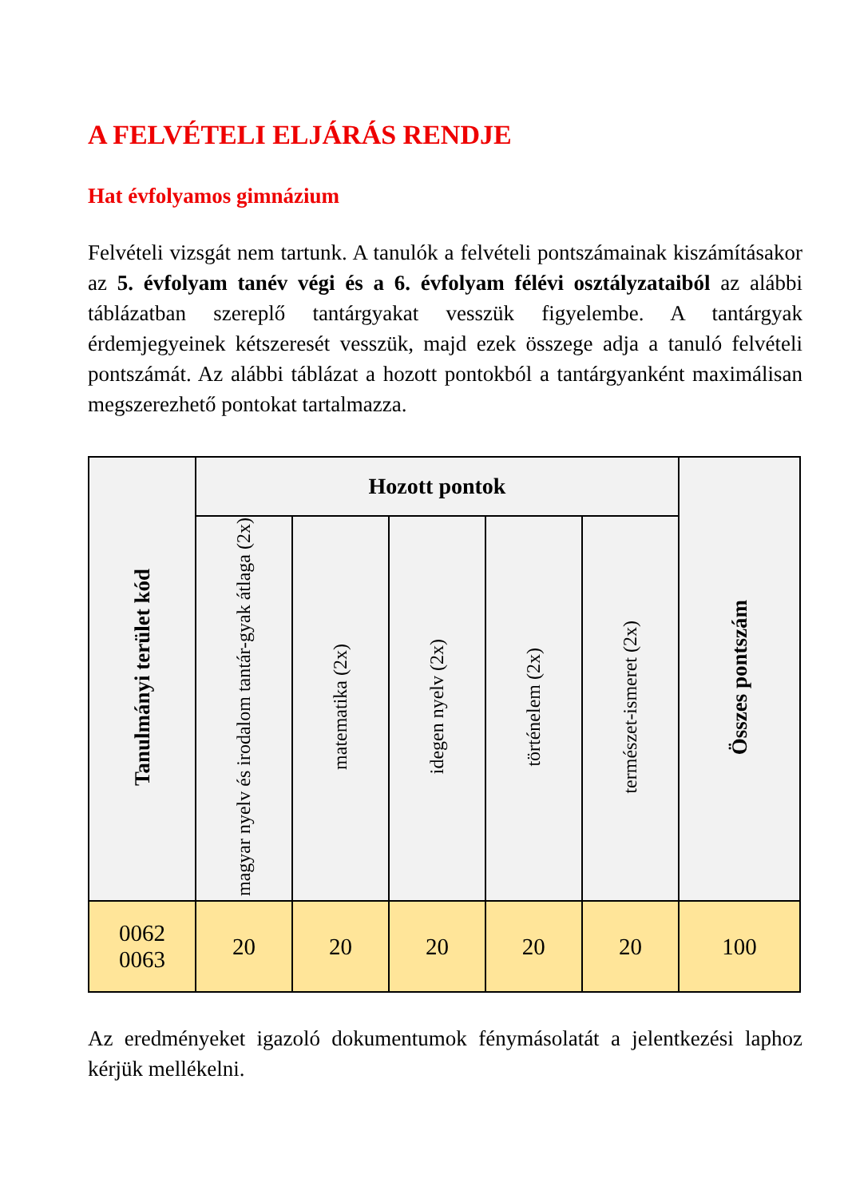A FELVÉTELI ELJÁRÁS RENDJE
Hat évfolyamos gimnázium
Felvételi vizsgát nem tartunk. A tanulók a felvételi pontszámainak kiszámításakor az 5. évfolyam tanév végi és a 6. évfolyam félévi osztályzataiból az alábbi táblázatban szereplő tantárgyakat vesszük figyelembe. A tantárgyak érdemjegyeinek kétszeresét vesszük, majd ezek összege adja a tanuló felvételi pontszámát. Az alábbi táblázat a hozott pontokból a tantárgyanként maximálisan megszerezhető pontokat tartalmazza.
| Tanulmányi terület kód | Hozott pontok | | | | | Összes pontszám |
| --- | --- | --- | --- | --- | --- | --- |
| | magyar nyelv és irodalom tantár-gyak átlaga (2x) | matematika (2x) | idegen nyelv (2x) | történelem (2x) | természet-ismeret (2x) | |
| 0062 0063 | 20 | 20 | 20 | 20 | 20 | 100 |
Az eredményeket igazoló dokumentumok fénymásolatát a jelentkezési laphoz kérjük mellékelni.